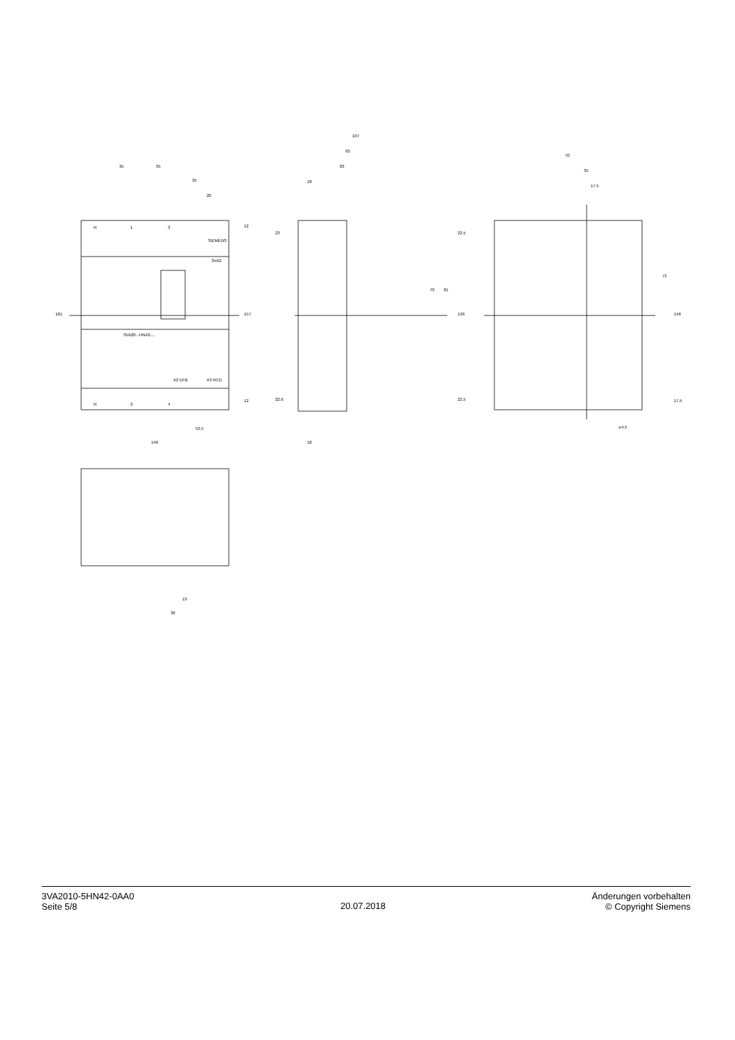35
35
35
20
107
93
83
18
70
35
17.5
SIEMENS
3VA2
3VA20..-HN42-...
52.5
140
18
⌀4.5
19
38
181
157
136
70
81
73
146
12
12
23
22.6
22.5
22.5
17.5
N
1
3
N
2
4
X2 EFB
X3 RCD
3VA2010-5HN42-0AA0
Seite 5/8
20.07.2018
Änderungen vorbehalten
© Copyright Siemens